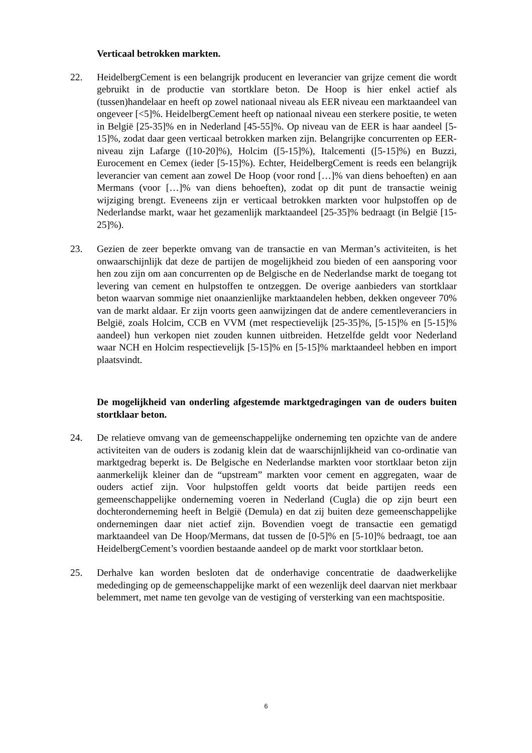Verticaal betrokken markten.
22. HeidelbergCement is een belangrijk producent en leverancier van grijze cement die wordt gebruikt in de productie van stortklare beton. De Hoop is hier enkel actief als (tussen)handelaar en heeft op zowel nationaal niveau als EER niveau een marktaandeel van ongeveer [<5]%. HeidelbergCement heeft op nationaal niveau een sterkere positie, te weten in België [25-35]% en in Nederland [45-55]%. Op niveau van de EER is haar aandeel [5-15]%, zodat daar geen verticaal betrokken marken zijn. Belangrijke concurrenten op EER-niveau zijn Lafarge ([10-20]%), Holcim ([5-15]%), Italcementi ([5-15]%) en Buzzi, Eurocement en Cemex (ieder [5-15]%). Echter, HeidelbergCement is reeds een belangrijk leverancier van cement aan zowel De Hoop (voor rond […]% van diens behoeften) en aan Mermans (voor […]% van diens behoeften), zodat op dit punt de transactie weinig wijziging brengt. Eveneens zijn er verticaal betrokken markten voor hulpstoffen op de Nederlandse markt, waar het gezamenlijk marktaandeel [25-35]% bedraagt (in België [15-25]%).
23. Gezien de zeer beperkte omvang van de transactie en van Merman’s activiteiten, is het onwaarschijnlijk dat deze de partijen de mogelijkheid zou bieden of een aansporing voor hen zou zijn om aan concurrenten op de Belgische en de Nederlandse markt de toegang tot levering van cement en hulpstoffen te ontzeggen. De overige aanbieders van stortklaar beton waarvan sommige niet onaanzienlijke marktaandelen hebben, dekken ongeveer 70% van de markt aldaar. Er zijn voorts geen aanwijzingen dat de andere cementleveranciers in België, zoals Holcim, CCB en VVM (met respectievelijk [25-35]%, [5-15]% en [5-15]% aandeel) hun verkopen niet zouden kunnen uitbreiden. Hetzelfde geldt voor Nederland waar NCH en Holcim respectievelijk [5-15]% en [5-15]% marktaandeel hebben en import plaatsvindt.
De mogelijkheid van onderling afgestemde marktgedragingen van de ouders buiten stortklaar beton.
24. De relatieve omvang van de gemeenschappelijke onderneming ten opzichte van de andere activiteiten van de ouders is zodanig klein dat de waarschijnlijkheid van co-ordinatie van marktgedrag beperkt is. De Belgische en Nederlandse markten voor stortklaar beton zijn aanmerkelijk kleiner dan de “upstream” markten voor cement en aggregaten, waar de ouders actief zijn. Voor hulpstoffen geldt voorts dat beide partijen reeds een gemeenschappelijke onderneming voeren in Nederland (Cugla) die op zijn beurt een dochteronderneming heeft in België (Demula) en dat zij buiten deze gemeenschappelijke ondernemingen daar niet actief zijn. Bovendien voegt de transactie een gematigd marktaandeel van De Hoop/Mermans, dat tussen de [0-5]% en [5-10]% bedraagt, toe aan HeidelbergCement’s voordien bestaande aandeel op de markt voor stortklaar beton.
25. Derhalve kan worden besloten dat de onderhavige concentratie de daadwerkelijke mededinging op de gemeenschappelijke markt of een wezenlijk deel daarvan niet merkbaar belemmert, met name ten gevolge van de vestiging of versterking van een machtspositie.
6